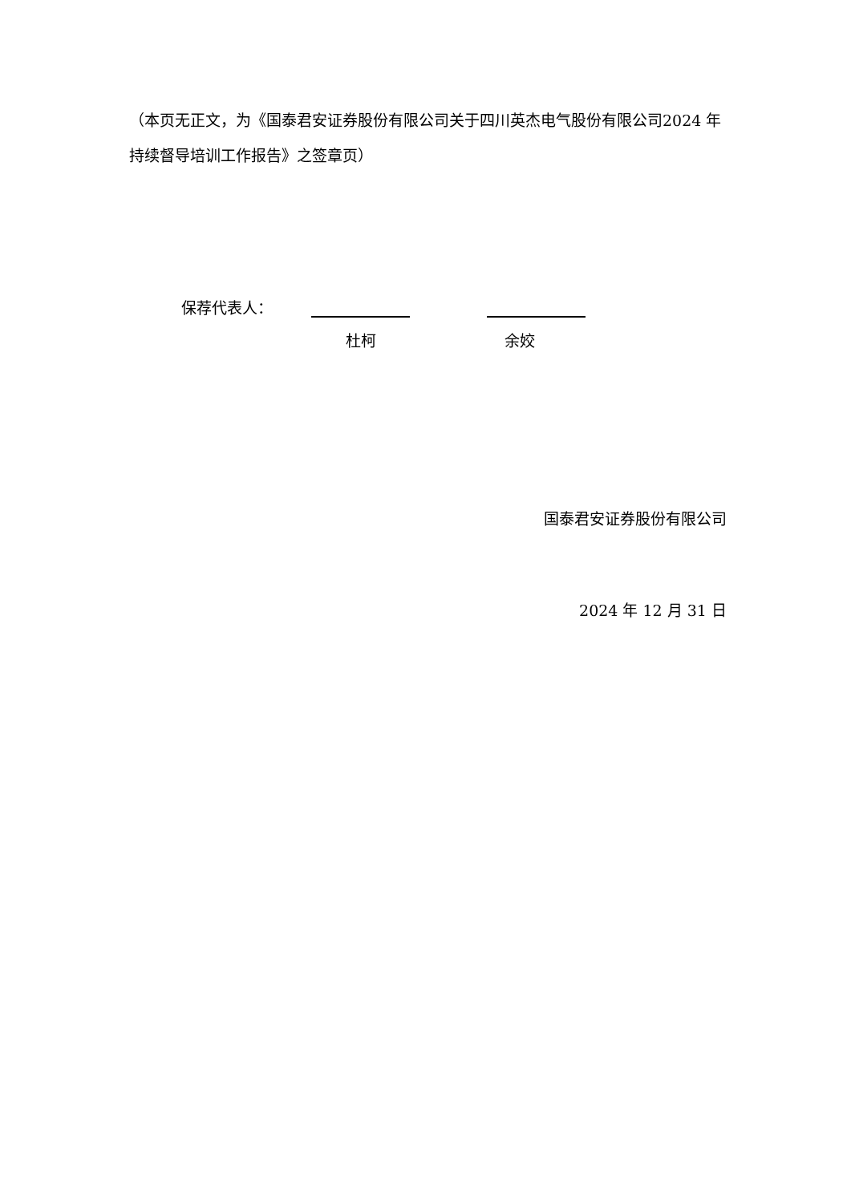（本页无正文，为《国泰君安证券股份有限公司关于四川英杰电气股份有限公司2024 年持续督导培训工作报告》之签章页）
保荐代表人：
杜柯 余姣
国泰君安证券股份有限公司
2024 年 12 月 31 日